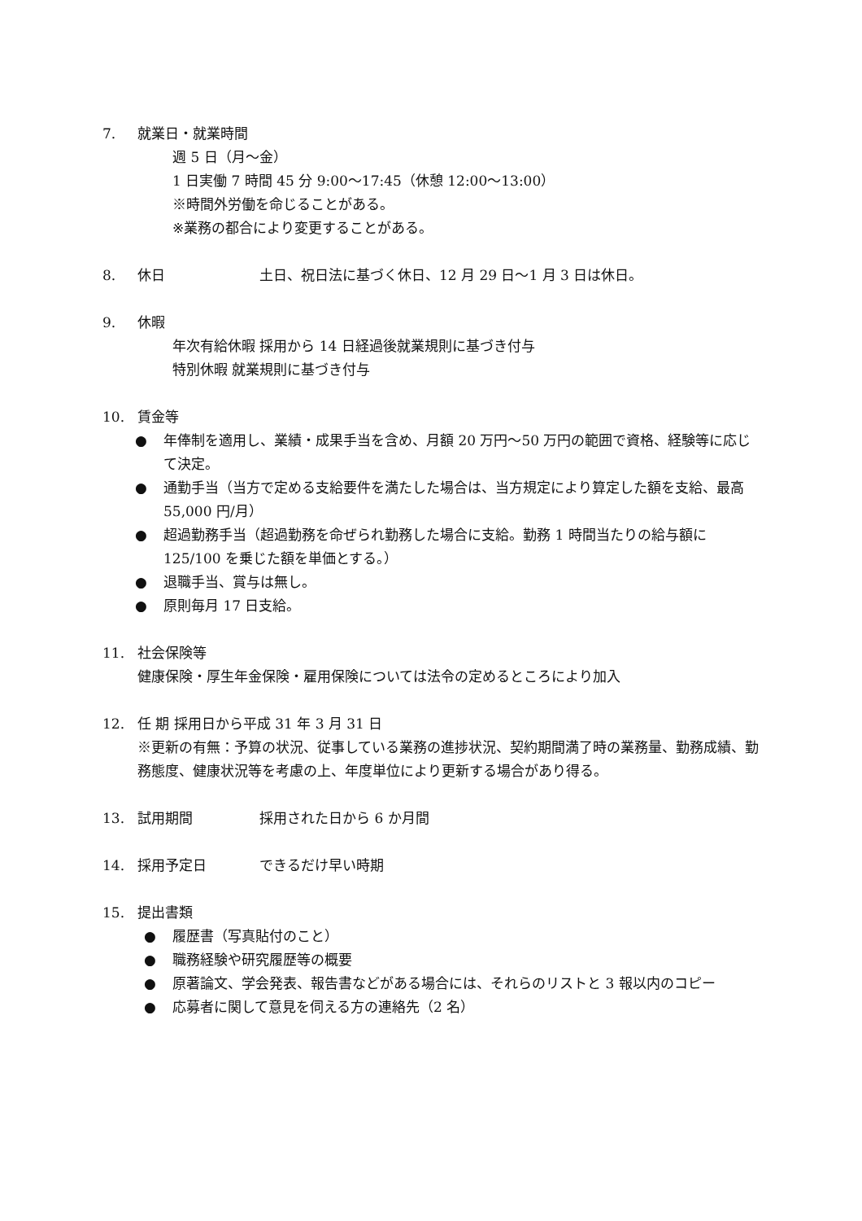7. 就業日・就業時間
週 5 日（月～金）
1 日実働 7 時間 45 分 9:00～17:45（休憩 12:00～13:00）
※時間外労働を命じることがある。
※業務の都合により変更することがある。
8. 休日 土日、祝日法に基づく休日、12 月 29 日～1 月 3 日は休日。
9. 休暇
年次有給休暇 採用から 14 日経過後就業規則に基づき付与
特別休暇 就業規則に基づき付与
10. 賃金等
● 年俸制を適用し、業績・成果手当を含め、月額 20 万円～50 万円の範囲で資格、経験等に応じて決定。
● 通勤手当（当方で定める支給要件を満たした場合は、当方規定により算定した額を支給、最高 55,000 円/月）
● 超過勤務手当（超過勤務を命ぜられ勤務した場合に支給。勤務 1 時間当たりの給与額に 125/100 を乗じた額を単価とする。）
● 退職手当、賞与は無し。
● 原則毎月 17 日支給。
11. 社会保険等
健康保険・厚生年金保険・雇用保険については法令の定めるところにより加入
12. 任 期 採用日から平成 31 年 3 月 31 日
※更新の有無：予算の状況、従事している業務の進捗状況、契約期間満了時の業務量、勤務成績、勤務態度、健康状況等を考慮の上、年度単位により更新する場合があり得る。
13. 試用期間 採用された日から 6 か月間
14. 採用予定日 できるだけ早い時期
15. 提出書類
● 履歴書（写真貼付のこと）
● 職務経験や研究履歴等の概要
● 原著論文、学会発表、報告書などがある場合には、それらのリストと 3 報以内のコピー
● 応募者に関して意見を伺える方の連絡先（2 名）